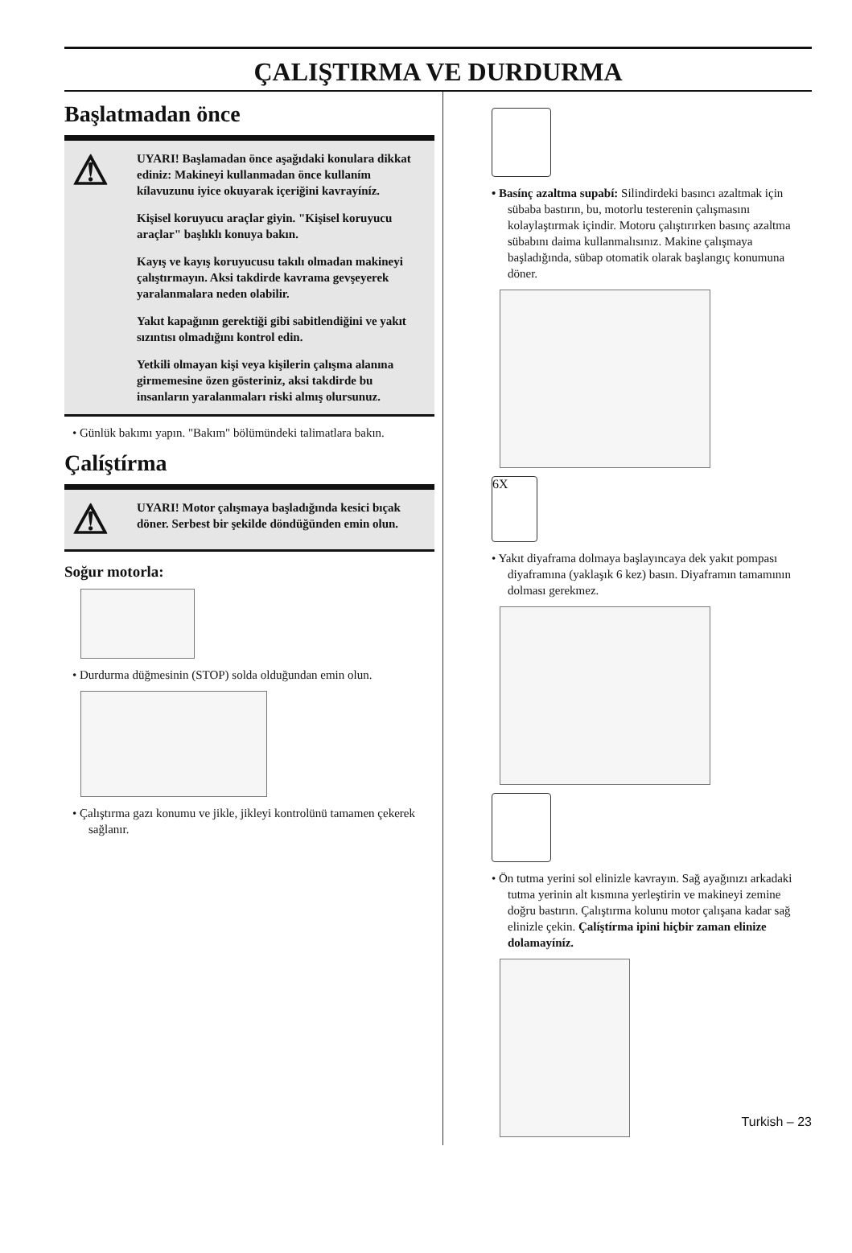ÇALIŞTIRMA VE DURDURMA
Başlatmadan önce
⚠
UYARI! Başlamadan önce aşağıdaki konulara dikkat ediniz: Makineyi kullanmadan önce kullaním kílavuzunu iyice okuyarak içeriğini kavrayíníz.
Kişisel koruyucu araçlar giyin. "Kişisel koruyucu araçlar" başlıklı konuya bakın.
Kayış ve kayış koruyucusu takılı olmadan makineyi çalıştırmayın. Aksi takdirde kavrama gevşeyerek yaralanmalara neden olabilir.
Yakıt kapağının gerektiği gibi sabitlendiğini ve yakıt sızıntısı olmadığını kontrol edin.
Yetkili olmayan kişi veya kişilerin çalışma alanına girmemesine özen gösteriniz, aksi takdirde bu insanların yaralanmaları riski almış olursunuz.
• Günlük bakımı yapın. "Bakım" bölümündeki talimatlara bakın.
Çalíştírma
⚠
UYARI! Motor çalışmaya başladığında kesici bıçak döner. Serbest bir şekilde döndüğünden emin olun.
Soğur motorla:
• Durdurma düğmesinin (STOP) solda olduğundan emin olun.
• Çalıştırma gazı konumu ve jikle, jikleyi kontrolünü tamamen çekerek sağlanır.
• Basínç azaltma supabí: Silindirdeki basıncı azaltmak için sübaba bastırın, bu, motorlu testerenin çalışmasını kolaylaştırmak içindir. Motoru çalıştırırken basınç azaltma sübabını daima kullanmalısınız. Makine çalışmaya başladığında, sübap otomatik olarak başlangıç konumuna döner.
6X
• Yakıt diyaframa dolmaya başlayıncaya dek yakıt pompası diyaframına (yaklaşık 6 kez) basın. Diyaframın tamamının dolması gerekmez.
• Ön tutma yerini sol elinizle kavrayın. Sağ ayağınızı arkadaki tutma yerinin alt kısmına yerleştirin ve makineyi zemine doğru bastırın. Çalıştırma kolunu motor çalışana kadar sağ elinizle çekin. Çalíştírma ipini hiçbir zaman elinize dolamayíníz.
Turkish – 23